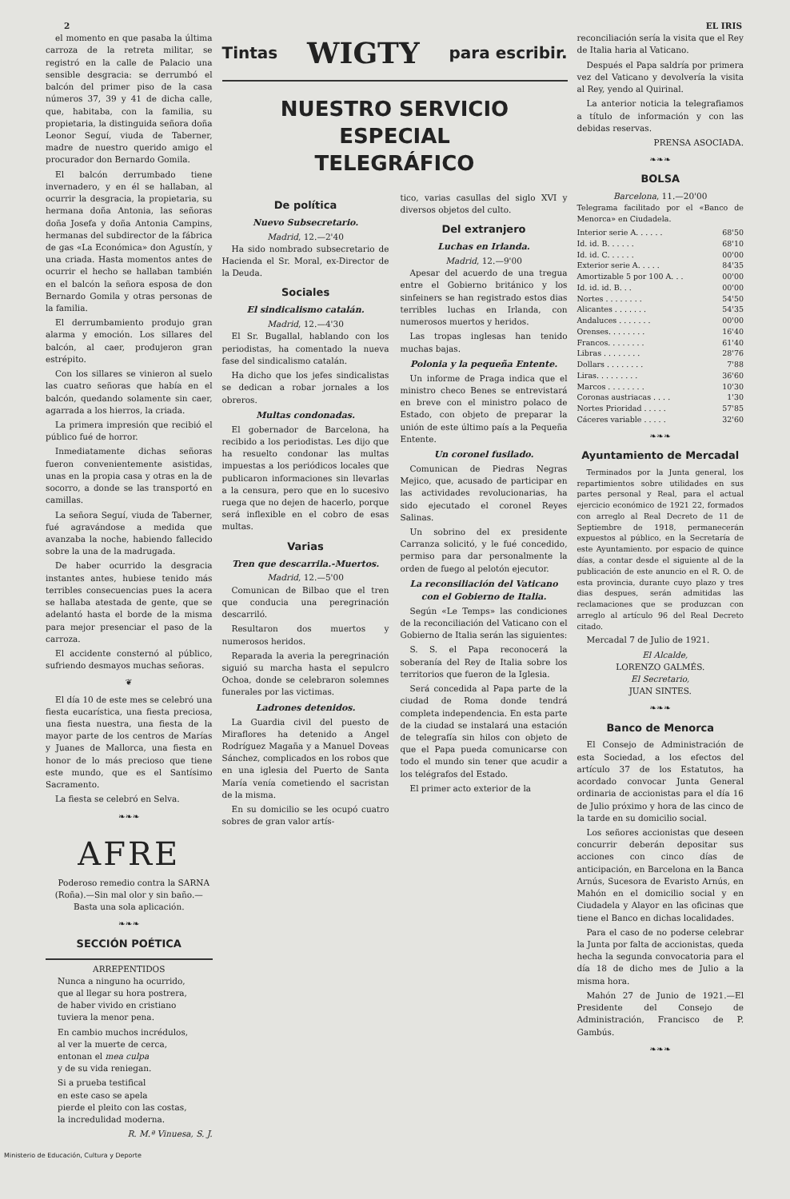2 EL IRIS
el momento en que pasaba la última carroza de la retreta militar, se registró en la calle de Palacio una sensible desgracia: se derrumbó el balcón del primer piso de la casa números 37, 39 y 41 de dicha calle, que, habitaba, con la familia, su propietaria, la distinguida señora doña Leonor Seguí, viuda de Taberner, madre de nuestro querido amigo el procurador don Bernardo Gomila.
El balcón derrumbado tiene invernadero, y en él se hallaban, al ocurrir la desgracia, la propietaria, su hermana doña Antonia, las señoras doña Josefa y doña Antonia Campins, hermanas del subdirector de la fábrica de gas «La Económica» don Agustín, y una criada. Hasta momentos antes de ocurrir el hecho se hallaban también en el balcón la señora esposa de don Bernardo Gomila y otras personas de la familia.
El derrumbamiento produjo gran alarma y emoción. Los sillares del balcón, al caer, produjeron gran estrépito.
Con los sillares se vinieron al suelo las cuatro señoras que había en el balcón, quedando solamente sin caer, agarrada a los hierros, la criada.
La primera impresión que recibió el público fué de horror.
Inmediatamente dichas señoras fueron convenientemente asistidas, unas en la propia casa y otras en la de socorro, a donde se las transportó en camillas.
La señora Seguí, viuda de Taberner, fué agravándose a medida que avanzaba la noche, habiendo fallecido sobre la una de la madrugada.
De haber ocurrido la desgracia instantes antes, hubiese tenido más terribles consecuencias pues la acera se hallaba atestada de gente, que se adelantó hasta el borde de la misma para mejor presenciar el paso de la carroza.
El accidente consternó al público, sufriendo desmayos muchas señoras.
❦
El día 10 de este mes se celebró una fiesta eucarística, una fiesta preciosa, una fiesta nuestra, una fiesta de la mayor parte de los centros de Marías y Juanes de Mallorca, una fiesta en honor de lo más precioso que tiene este mundo, que es el Santísimo Sacramento.
La fiesta se celebró en Selva.
❧❧❧
AFRE
Poderoso remedio contra la SARNA (Roña).—Sin mal olor y sin baño.—Basta una sola aplicación.
❧❧❧
SECCIÓN POÉTICA
ARREPENTIDOS
Nunca a ninguno ha ocurrido,
que al llegar su hora postrera,
de haber vivido en cristiano
tuviera la menor pena.
En cambio muchos incrédulos,
al ver la muerte de cerca,
entonan el mea culpa
y de su vida reniegan.
Si a prueba testifical
en este caso se apela
pierde el pleito con las costas,
la incredulidad moderna.
R. M.ª Vinuesa, S. J.
Tintas WIGTY para escribir.
NUESTRO SERVICIO ESPECIAL
TELEGRÁFICO
De política
Nuevo Subsecretario.
Madrid, 12.—2'40
Ha sido nombrado subsecretario de Hacienda el Sr. Moral, ex-Director de la Deuda.
Sociales
El sindicalismo catalán.
Madrid, 12.—4'30
El Sr. Bugallal, hablando con los periodistas, ha comentado la nueva fase del sindicalismo catalán.
Ha dicho que los jefes sindicalistas se dedican a robar jornales a los obreros.
Multas condonadas.
El gobernador de Barcelona, ha recibido a los periodistas. Les dijo que ha resuelto condonar las multas impuestas a los periódicos locales que publicaron informaciones sin llevarlas a la censura, pero que en lo sucesivo ruega que no dejen de hacerlo, porque será inflexible en el cobro de esas multas.
Varias
Tren que descarrila.-Muertos.
Madrid, 12.—5'00
Comunican de Bilbao que el tren que conducia una peregrinación descarriló.
Resultaron dos muertos y numerosos heridos.
Reparada la averia la peregrinación siguió su marcha hasta el sepulcro Ochoa, donde se celebraron solemnes funerales por las victimas.
Ladrones detenidos.
La Guardia civil del puesto de Miraflores ha detenido a Angel Rodríguez Magaña y a Manuel Doveas Sánchez, complicados en los robos que en una iglesia del Puerto de Santa María venía cometiendo el sacristan de la misma.
En su domicilio se les ocupó cuatro sobres de gran valor artís-
tico, varias casullas del siglo XVI y diversos objetos del culto.
Del extranjero
Luchas en Irlanda.
Madrid, 12.—9'00
Apesar del acuerdo de una tregua entre el Gobierno británico y los sinfeiners se han registrado estos dias terribles luchas en Irlanda, con numerosos muertos y heridos.
Las tropas inglesas han tenido muchas bajas.
Polonia y la pequeña Entente.
Un informe de Praga indica que el ministro checo Benes se entrevistará en breve con el ministro polaco de Estado, con objeto de preparar la unión de este último país a la Pequeña Entente.
Un coronel fusilado.
Comunican de Piedras Negras Mejico, que, acusado de participar en las actividades revolucionarias, ha sido ejecutado el coronel Reyes Salinas.
Un sobrino del ex presidente Carranza solicitó, y le fué concedido, permiso para dar personalmente la orden de fuego al pelotón ejecutor.
La reconsiliación del Vaticano con el Gobierno de Italia.
Según «Le Temps» las condiciones de la reconciliación del Vaticano con el Gobierno de Italia serán las siguientes:
S. S. el Papa reconocerá la soberanía del Rey de Italia sobre los territorios que fueron de la Iglesia.
Será concedida al Papa parte de la ciudad de Roma donde tendrá completa independencia. En esta parte de la ciudad se instalará una estación de telegrafía sin hilos con objeto de que el Papa pueda comunicarse con todo el mundo sin tener que acudir a los telégrafos del Estado.
El primer acto exterior de la
reconciliación sería la visita que el Rey de Italia haria al Vaticano.
Después el Papa saldría por primera vez del Vaticano y devolvería la visita al Rey, yendo al Quirinal.
La anterior noticia la telegrafiamos a título de información y con las debidas reservas.
PRENSA ASOCIADA.
❧❧❧
BOLSA
Barcelona, 11.—20'00
Telegrama facilitado por el «Banco de Menorca» en Ciudadela.
| Interior serie A. . . . . . | 68'50 |
| Id. id. B. . . . . . | 68'10 |
| Id. id. C. . . . . . | 00'00 |
| Exterior serie A. . . . . | 84'35 |
| Amortizable 5 por 100 A. . . | 00'00 |
| Id. id. id. B. . . | 00'00 |
| Nortes . . . . . . . . | 54'50 |
| Alicantes . . . . . . . | 54'35 |
| Andaluces . . . . . . . | 00'00 |
| Orenses. . . . . . . . | 16'40 |
| Francos. . . . . . . . | 61'40 |
| Libras . . . . . . . . | 28'76 |
| Dollars . . . . . . . . | 7'88 |
| Liras. . . . . . . . . | 36'60 |
| Marcos . . . . . . . . | 10'30 |
| Coronas austriacas . . . . | 1'30 |
| Nortes Prioridad . . . . . | 57'85 |
| Cáceres variable . . . . . | 32'60 |
❧❧❧
Ayuntamiento de Mercadal
Terminados por la Junta general, los repartimientos sobre utilidades en sus partes personal y Real, para el actual ejercicio económico de 1921 22, formados con arreglo al Real Decreto de 11 de Septiembre de 1918, permanecerán expuestos al público, en la Secretaría de este Ayuntamiento. por espacio de quince días, a contar desde el siguiente al de la publicación de este anuncio en el R. O. de esta provincia, durante cuyo plazo y tres dias despues, serán admitidas las reclamaciones que se produzcan con arreglo al artículo 96 del Real Decreto citado.
Mercadal 7 de Julio de 1921.
El Alcalde,
LORENZO GALMÉS.
El Secretario,
JUAN SINTES.
❧❧❧
Banco de Menorca
El Consejo de Administración de esta Sociedad, a los efectos del artículo 37 de los Estatutos, ha acordado convocar Junta General ordinaria de accionistas para el día 16 de Julio próximo y hora de las cinco de la tarde en su domicilio social.
Los señores accionistas que deseen concurrir deberán depositar sus acciones con cinco días de anticipación, en Barcelona en la Banca Arnús, Sucesora de Evaristo Arnús, en Mahón en el domicilio social y en Ciudadela y Alayor en las oficinas que tiene el Banco en dichas localidades.
Para el caso de no poderse celebrar la Junta por falta de accionistas, queda hecha la segunda convocatoria para el día 18 de dicho mes de Julio a la misma hora.
Mahón 27 de Junio de 1921.—El Presidente del Consejo de Administración, Francisco de P. Gambús.
❧❧❧
Ministerio de Educación, Cultura y Deporte